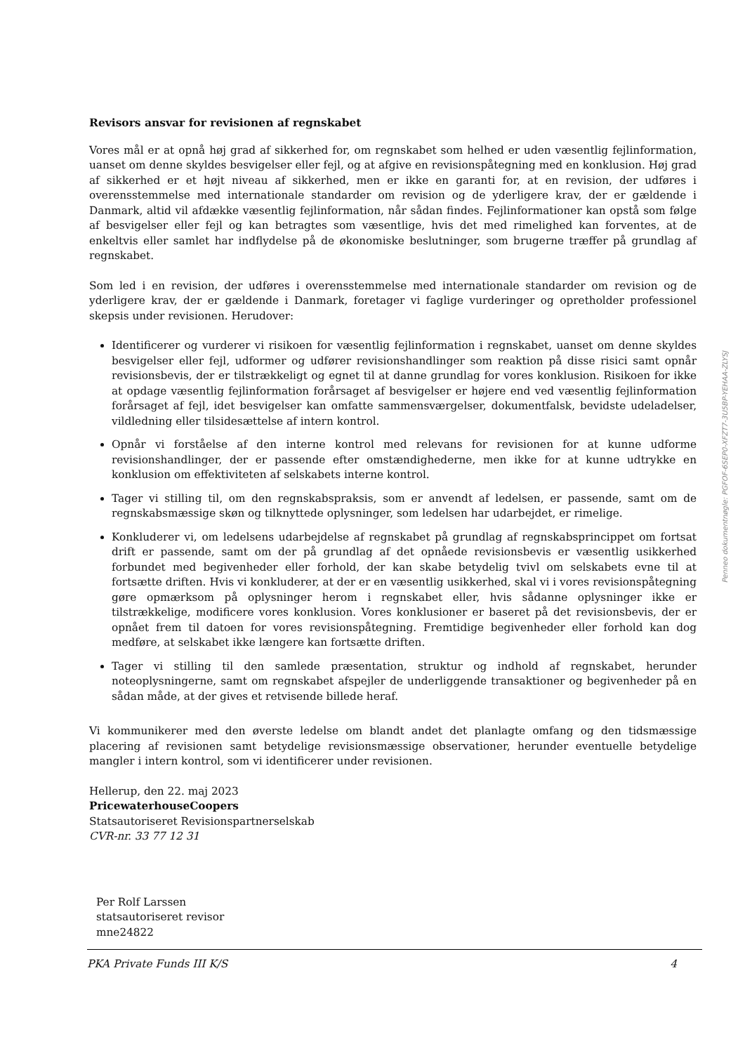Revisors ansvar for revisionen af regnskabet
Vores mål er at opnå høj grad af sikkerhed for, om regnskabet som helhed er uden væsentlig fejlinformation, uanset om denne skyldes besvigelser eller fejl, og at afgive en revisionspåtegning med en konklusion. Høj grad af sikkerhed er et højt niveau af sikkerhed, men er ikke en garanti for, at en revision, der udføres i overensstemmelse med internationale standarder om revision og de yderligere krav, der er gældende i Danmark, altid vil afdække væsentlig fejlinformation, når sådan findes. Fejlinformationer kan opstå som følge af besvigelser eller fejl og kan betragtes som væsentlige, hvis det med rimelighed kan forventes, at de enkeltvis eller samlet har indflydelse på de økonomiske beslutninger, som brugerne træffer på grundlag af regnskabet.
Som led i en revision, der udføres i overensstemmelse med internationale standarder om revision og de yderligere krav, der er gældende i Danmark, foretager vi faglige vurderinger og opretholder professionel skepsis under revisionen. Herudover:
Identificerer og vurderer vi risikoen for væsentlig fejlinformation i regnskabet, uanset om denne skyldes besvigelser eller fejl, udformer og udfører revisionshandlinger som reaktion på disse risici samt opnår revisionsbevis, der er tilstrækkeligt og egnet til at danne grundlag for vores konklusion. Risikoen for ikke at opdage væsentlig fejlinformation forårsaget af besvigelser er højere end ved væsentlig fejlinformation forårsaget af fejl, idet besvigelser kan omfatte sammensværgelser, dokumentfalsk, bevidste udeladelser, vildledning eller tilsidesættelse af intern kontrol.
Opnår vi forståelse af den interne kontrol med relevans for revisionen for at kunne udforme revisionshandlinger, der er passende efter omstændighederne, men ikke for at kunne udtrykke en konklusion om effektiviteten af selskabets interne kontrol.
Tager vi stilling til, om den regnskabspraksis, som er anvendt af ledelsen, er passende, samt om de regnskabsmæssige skøn og tilknyttede oplysninger, som ledelsen har udarbejdet, er rimelige.
Konkluderer vi, om ledelsens udarbejdelse af regnskabet på grundlag af regnskabsprincippet om fortsat drift er passende, samt om der på grundlag af det opnåede revisionsbevis er væsentlig usikkerhed forbundet med begivenheder eller forhold, der kan skabe betydelig tvivl om selskabets evne til at fortsætte driften. Hvis vi konkluderer, at der er en væsentlig usikkerhed, skal vi i vores revisionspåtegning gøre opmærksom på oplysninger herom i regnskabet eller, hvis sådanne oplysninger ikke er tilstrækkelige, modificere vores konklusion. Vores konklusioner er baseret på det revisionsbevis, der er opnået frem til datoen for vores revisionspåtegning. Fremtidige begivenheder eller forhold kan dog medføre, at selskabet ikke længere kan fortsætte driften.
Tager vi stilling til den samlede præsentation, struktur og indhold af regnskabet, herunder noteoplysningerne, samt om regnskabet afspejler de underliggende transaktioner og begivenheder på en sådan måde, at der gives et retvisende billede heraf.
Vi kommunikerer med den øverste ledelse om blandt andet det planlagte omfang og den tidsmæssige placering af revisionen samt betydelige revisionsmæssige observationer, herunder eventuelle betydelige mangler i intern kontrol, som vi identificerer under revisionen.
Hellerup, den 22. maj 2023
PricewaterhouseCoopers
Statsautoriseret Revisionspartnerselskab
CVR-nr. 33 77 12 31
Per Rolf Larssen
statsautoriseret revisor
mne24822
Penneo dokumentnøgle: PGFOF-6SEP0-XFZT7-3U5BP-YEHAA-ZLYSJ
PKA Private Funds III K/S 4